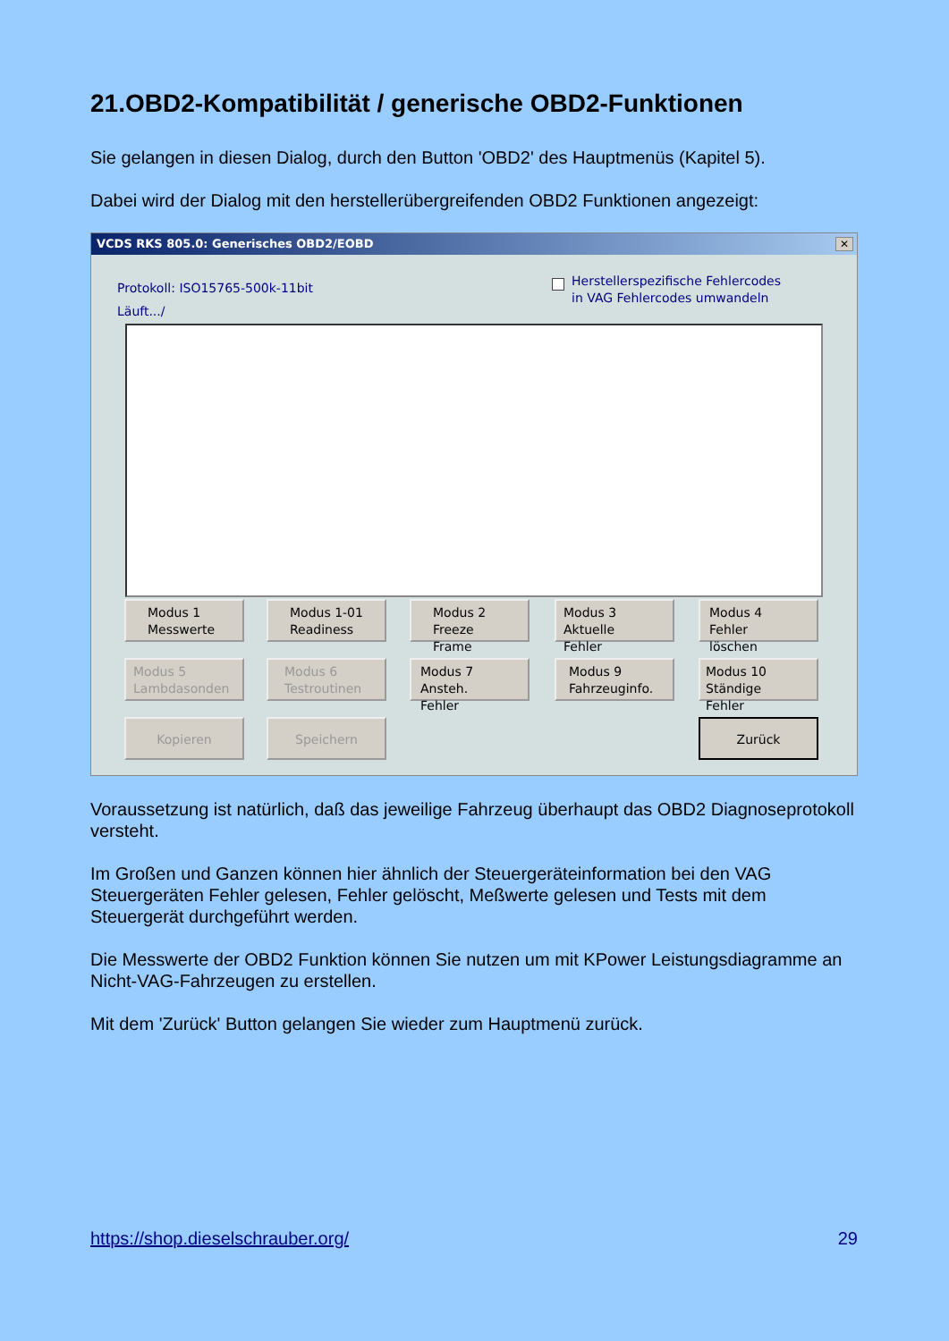21.OBD2-Kompatibilität / generische OBD2-Funktionen
Sie gelangen in diesen Dialog, durch den Button 'OBD2' des Hauptmenüs (Kapitel 5).
Dabei wird der Dialog mit den herstellerübergreifenden OBD2 Funktionen angezeigt:
VCDS RKS 805.0: Generisches OBD2/EOBD
✕
Protokoll: ISO15765-500k-11bit
Läuft.../
Herstellerspezifische Fehlercodes
in VAG Fehlercodes umwandeln
Modus 1
Messwerte
Modus 1-01
Readiness
Modus 2
Freeze Frame
Modus 3
Aktuelle Fehler
Modus 4
Fehler löschen
Modus 5
Lambdasonden
Modus 6
Testroutinen
Modus 7
Ansteh. Fehler
Modus 9
Fahrzeuginfo.
Modus 10
Ständige Fehler
Kopieren Speichern Zurück
Voraussetzung ist natürlich, daß das jeweilige Fahrzeug überhaupt das OBD2 Diagnoseprotokoll versteht.
Im Großen und Ganzen können hier ähnlich der Steuergeräteinformation bei den VAG Steuergeräten Fehler gelesen, Fehler gelöscht, Meßwerte gelesen und Tests mit dem Steuergerät durchgeführt werden.
Die Messwerte der OBD2 Funktion können Sie nutzen um mit KPower Leistungsdiagramme an Nicht-VAG-Fahrzeugen zu erstellen.
Mit dem 'Zurück' Button gelangen Sie wieder zum Hauptmenü zurück.
https://shop.dieselschrauber.org/ 29